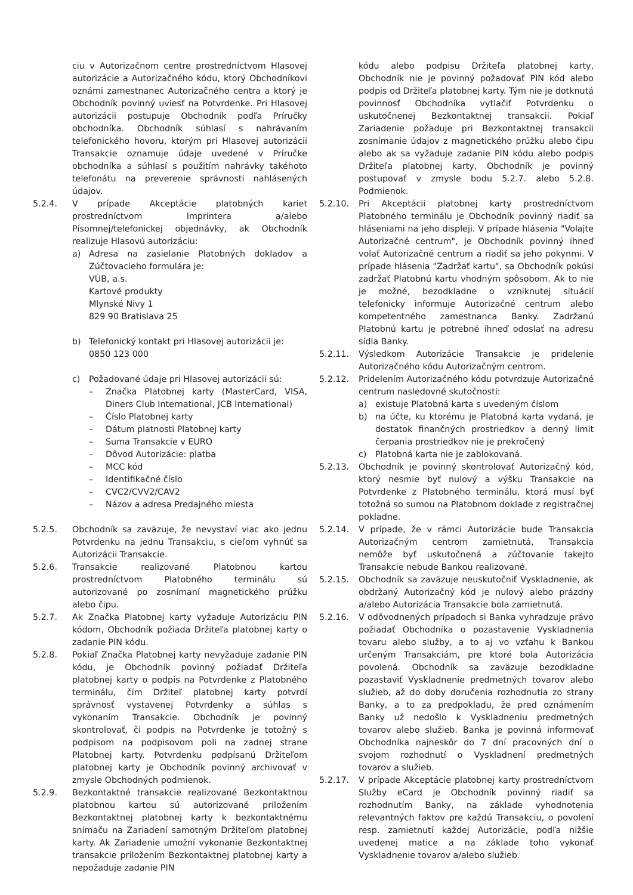ciu v Autorizačnom centre prostredníctvom Hlasovej autorizácie a Autorizačného kódu, ktorý Obchodníkovi oznámi zamestnanec Autorizačného centra a ktorý je Obchodník povinný uviesť na Potvrdenke. Pri Hlasovej autorizácii postupuje Obchodník podľa Príručky obchodníka. Obchodník súhlasí s nahrávaním telefonického hovoru, ktorým pri Hlasovej autorizácii Transakcie oznamuje údaje uvedené v Príručke obchodníka a súhlasí s použitím nahrávky takéhoto telefonátu na preverenie správnosti nahlásených údajov.
5.2.4. V prípade Akceptácie platobných kariet prostredníctvom Imprintera a/alebo Písomnej/telefonickej objednávky, ak Obchodník realizuje Hlasovú autorizáciu:
a) Adresa na zasielanie Platobných dokladov a Zúčtovacieho formulára je:
VÚB, a.s.
Kartové produkty
Mlynské Nivy 1
829 90 Bratislava 25
b) Telefonický kontakt pri Hlasovej autorizácii je:
0850 123 000
c) Požadované údaje pri Hlasovej autorizácii sú:
– Značka Platobnej karty (MasterCard, VISA, Diners Club International, JCB International)
– Číslo Platobnej karty
– Dátum platnosti Platobnej karty
– Suma Transakcie v EURO
– Dôvod Autorizácie: platba
– MCC kód
– Identifikačné číslo
– CVC2/CVV2/CAV2
– Názov a adresa Predajného miesta
5.2.5. Obchodník sa zaväzuje, že nevystaví viac ako jednu Potvrdenku na jednu Transakciu, s cieľom vyhnúť sa Autorizácii Transakcie.
5.2.6. Transakcie realizované Platobnou kartou prostredníctvom Platobného terminálu sú autorizované po zosnímaní magnetického prúžku alebo čipu.
5.2.7. Ak Značka Platobnej karty vyžaduje Autorizáciu PIN kódom, Obchodník požiada Držiteľa platobnej karty o zadanie PIN kódu.
5.2.8. Pokiaľ Značka Platobnej karty nevyžaduje zadanie PIN kódu, je Obchodník povinný požiadať Držiteľa platobnej karty o podpis na Potvrdenke z Platobného terminálu, čím Držiteľ platobnej karty potvrdí správnosť vystavenej Potvrdenky a súhlas s vykonaním Transakcie. Obchodník je povinný skontrolovať, či podpis na Potvrdenke je totožný s podpisom na podpisovom poli na zadnej strane Platobnej karty. Potvrdenku podpísanú Držiteľom platobnej karty je Obchodník povinný archivovať v zmysle Obchodných podmienok.
5.2.9. Bezkontaktné transakcie realizované Bezkontaktnou platobnou kartou sú autorizované priložením Bezkontaktnej platobnej karty k bezkontaktnému snímaču na Zariadení samotným Držiteľom platobnej karty. Ak Zariadenie umožní vykonanie Bezkontaktnej transakcie priložením Bezkontaktnej platobnej karty a nepožaduje zadanie PIN
kódu alebo podpisu Držiteľa platobnej karty, Obchodník nie je povinný požadovať PIN kód alebo podpis od Držiteľa platobnej karty. Tým nie je dotknutá povinnosť Obchodníka vytlačiť Potvrdenku o uskutočnenej Bezkontaktnej transakcii. Pokiaľ Zariadenie požaduje pri Bezkontaktnej transakcii zosnímanie údajov z magnetického prúžku alebo čipu alebo ak sa vyžaduje zadanie PIN kódu alebo podpis Držiteľa platobnej karty, Obchodník je povinný postupovať v zmysle bodu 5.2.7. alebo 5.2.8. Podmienok.
5.2.10. Pri Akceptácii platobnej karty prostredníctvom Platobného terminálu je Obchodník povinný riadiť sa hláseniami na jeho displeji. V prípade hlásenia "Volajte Autorizačné centrum", je Obchodník povinný ihneď volať Autorizačné centrum a riadiť sa jeho pokynmi. V prípade hlásenia "Zadržať kartu", sa Obchodník pokúsi zadržať Platobnú kartu vhodným spôsobom. Ak to nie je možné, bezodkladne o vzniknutej situácií telefonicky informuje Autorizačné centrum alebo kompetentného zamestnanca Banky. Zadržanú Platobnú kartu je potrebné ihneď odoslať na adresu sídla Banky.
5.2.11. Výsledkom Autorizácie Transakcie je pridelenie Autorizačného kódu Autorizačným centrom.
5.2.12. Pridelením Autorizačného kódu potvrdzuje Autorizačné centrum nasledovné skutočnosti:
a) existuje Platobná karta s uvedeným číslom
b) na účte, ku ktorému je Platobná karta vydaná, je dostatok finančných prostriedkov a denný limit čerpania prostriedkov nie je prekročený
c) Platobná karta nie je zablokovaná.
5.2.13. Obchodník je povinný skontrolovať Autorizačný kód, ktorý nesmie byť nulový a výšku Transakcie na Potvrdenke z Platobného terminálu, ktorá musí byť totožná so sumou na Platobnom doklade z registračnej pokladne.
5.2.14. V prípade, že v rámci Autorizácie bude Transakcia Autorizačným centrom zamietnutá, Transakcia nemôže byť uskutočnená a zúčtovanie takejto Transakcie nebude Bankou realizované.
5.2.15. Obchodník sa zaväzuje neuskutočniť Vyskladnenie, ak obdržaný Autorizačný kód je nulový alebo prázdny a/alebo Autorizácia Transakcie bola zamietnutá.
5.2.16. V odôvodnených prípadoch si Banka vyhradzuje právo požiadať Obchodníka o pozastavenie Vyskladnenia tovaru alebo služby, a to aj vo vzťahu k Bankou určeným Transakciám, pre ktoré bola Autorizácia povolená. Obchodník sa zaväzuje bezodkladne pozastaviť Vyskladnenie predmetných tovarov alebo služieb, až do doby doručenia rozhodnutia zo strany Banky, a to za predpokladu, že pred oznámením Banky už nedošlo k Vyskladneniu predmetných tovarov alebo služieb. Banka je povinná informovať Obchodníka najneskôr do 7 dní pracovných dní o svojom rozhodnutí o Vyskladnení predmetných tovarov a služieb.
5.2.17. V prípade Akceptácie platobnej karty prostredníctvom Služby eCard je Obchodník povinný riadiť sa rozhodnutím Banky, na základe vyhodnotenia relevantných faktov pre každú Transakciu, o povolení resp. zamietnutí každej Autorizácie, podľa nižšie uvedenej matice a na základe toho vykonať Vyskladnenie tovarov a/alebo služieb.